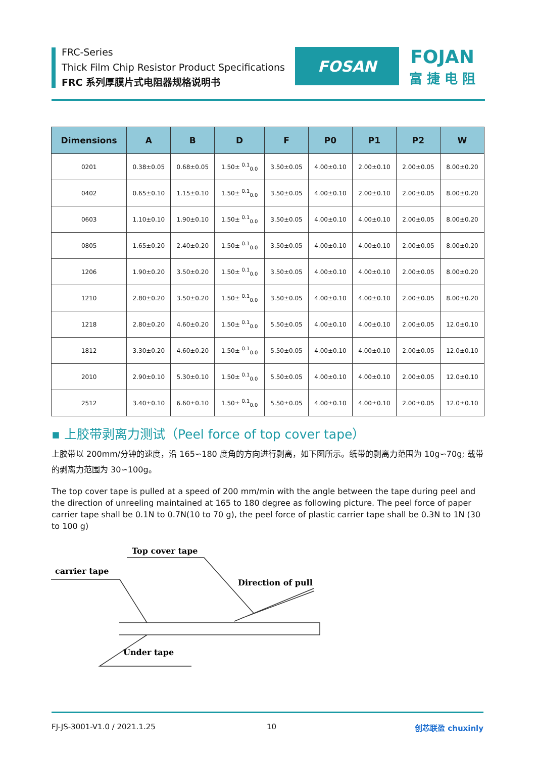FRC-Series
Thick Film Chip Resistor Product Specifications
FRC 系列厚膜片式电阻器规格说明书
FOSAN
FOJAN
富 捷 电 阻
| Dimensions | A | B | D | F | P0 | P1 | P2 | W |
| --- | --- | --- | --- | --- | --- | --- | --- | --- |
| 0201 | 0.38±0.05 | 0.68±0.05 | 1.50± <sup>0.1</sup><sub>0.0</sub> | 3.50±0.05 | 4.00±0.10 | 2.00±0.10 | 2.00±0.05 | 8.00±0.20 |
| 0402 | 0.65±0.10 | 1.15±0.10 | 1.50± <sup>0.1</sup><sub>0.0</sub> | 3.50±0.05 | 4.00±0.10 | 2.00±0.10 | 2.00±0.05 | 8.00±0.20 |
| 0603 | 1.10±0.10 | 1.90±0.10 | 1.50± <sup>0.1</sup><sub>0.0</sub> | 3.50±0.05 | 4.00±0.10 | 4.00±0.10 | 2.00±0.05 | 8.00±0.20 |
| 0805 | 1.65±0.20 | 2.40±0.20 | 1.50± <sup>0.1</sup><sub>0.0</sub> | 3.50±0.05 | 4.00±0.10 | 4.00±0.10 | 2.00±0.05 | 8.00±0.20 |
| 1206 | 1.90±0.20 | 3.50±0.20 | 1.50± <sup>0.1</sup><sub>0.0</sub> | 3.50±0.05 | 4.00±0.10 | 4.00±0.10 | 2.00±0.05 | 8.00±0.20 |
| 1210 | 2.80±0.20 | 3.50±0.20 | 1.50± <sup>0.1</sup><sub>0.0</sub> | 3.50±0.05 | 4.00±0.10 | 4.00±0.10 | 2.00±0.05 | 8.00±0.20 |
| 1218 | 2.80±0.20 | 4.60±0.20 | 1.50± <sup>0.1</sup><sub>0.0</sub> | 5.50±0.05 | 4.00±0.10 | 4.00±0.10 | 2.00±0.05 | 12.0±0.10 |
| 1812 | 3.30±0.20 | 4.60±0.20 | 1.50± <sup>0.1</sup><sub>0.0</sub> | 5.50±0.05 | 4.00±0.10 | 4.00±0.10 | 2.00±0.05 | 12.0±0.10 |
| 2010 | 2.90±0.10 | 5.30±0.10 | 1.50± <sup>0.1</sup><sub>0.0</sub> | 5.50±0.05 | 4.00±0.10 | 4.00±0.10 | 2.00±0.05 | 12.0±0.10 |
| 2512 | 3.40±0.10 | 6.60±0.10 | 1.50± <sup>0.1</sup><sub>0.0</sub> | 5.50±0.05 | 4.00±0.10 | 4.00±0.10 | 2.00±0.05 | 12.0±0.10 |
▪ 上胶带剥离力测试（Peel force of top cover tape）
上胶带以 200mm/分钟的速度，沿 165∽180 度角的方向进行剥离，如下图所示。纸带的剥离力范围为 10g∽70g; 载带的剥离力范围为 30∽100g。
The top cover tape is pulled at a speed of 200 mm/min with the angle between the tape during peel and the direction of unreeling maintained at 165 to 180 degree as following picture. The peel force of paper carrier tape shall be 0.1N to 0.7N(10 to 70 g), the peel force of plastic carrier tape shall be 0.3N to 1N (30 to 100 g)
Top cover tape
carrier tape
Direction of pull
Under tape
FJ-JS-3001-V1.0 / 2021.1.25 10 创芯联盈 chuxinly